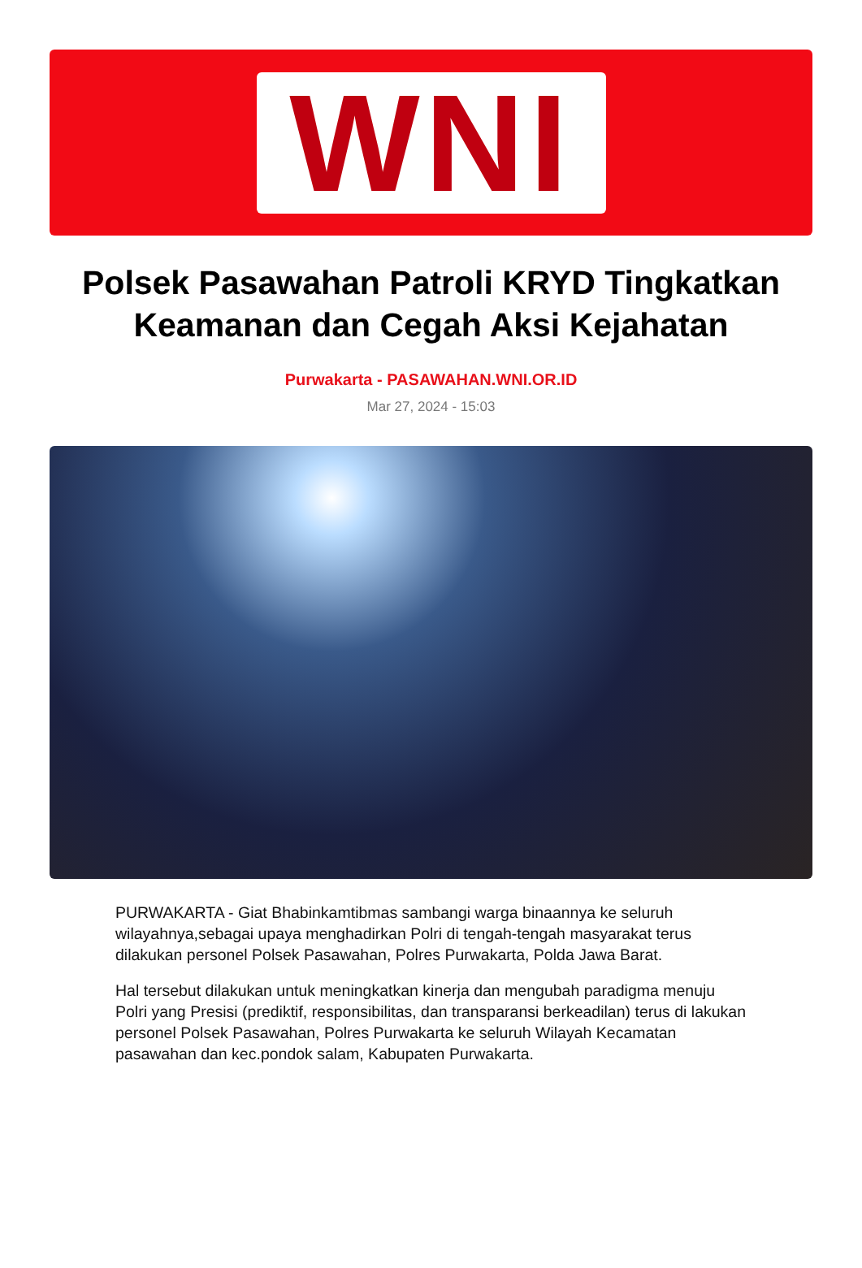WNI
Polsek Pasawahan Patroli KRYD Tingkatkan Keamanan dan Cegah Aksi Kejahatan
Purwakarta - PASAWAHAN.WNI.OR.ID
Mar 27, 2024 - 15:03
PURWAKARTA - Giat Bhabinkamtibmas sambangi warga binaannya ke seluruh wilayahnya,sebagai upaya menghadirkan Polri di tengah-tengah masyarakat terus dilakukan personel Polsek Pasawahan, Polres Purwakarta, Polda Jawa Barat.
Hal tersebut dilakukan untuk meningkatkan kinerja dan mengubah paradigma menuju Polri yang Presisi (prediktif, responsibilitas, dan transparansi berkeadilan) terus di lakukan personel Polsek Pasawahan, Polres Purwakarta ke seluruh Wilayah Kecamatan pasawahan dan kec.pondok salam, Kabupaten Purwakarta.